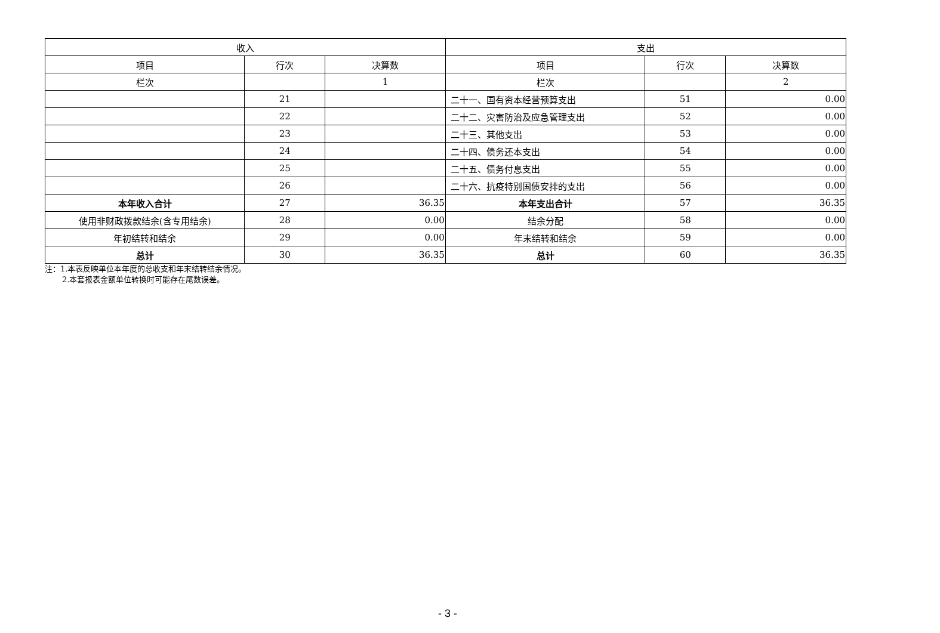| 收入 | | | 支出 | | |
| --- | --- | --- | --- | --- | --- |
| 项目 | 行次 | 决算数 | 项目 | 行次 | 决算数 |
| 栏次 | | 1 | 栏次 | | 2 |
| | 21 | | 二十一、国有资本经营预算支出 | 51 | 0.00 |
| | 22 | | 二十二、灾害防治及应急管理支出 | 52 | 0.00 |
| | 23 | | 二十三、其他支出 | 53 | 0.00 |
| | 24 | | 二十四、债务还本支出 | 54 | 0.00 |
| | 25 | | 二十五、债务付息支出 | 55 | 0.00 |
| | 26 | | 二十六、抗疫特别国债安排的支出 | 56 | 0.00 |
| 本年收入合计 | 27 | 36.35 | 本年支出合计 | 57 | 36.35 |
| 使用非财政拨款结余(含专用结余) | 28 | 0.00 | 结余分配 | 58 | 0.00 |
| 年初结转和结余 | 29 | 0.00 | 年末结转和结余 | 59 | 0.00 |
| 总计 | 30 | 36.35 | 总计 | 60 | 36.35 |
注：1.本表反映单位本年度的总收支和年末结转结余情况。
2.本套报表金额单位转换时可能存在尾数误差。
- 3 -